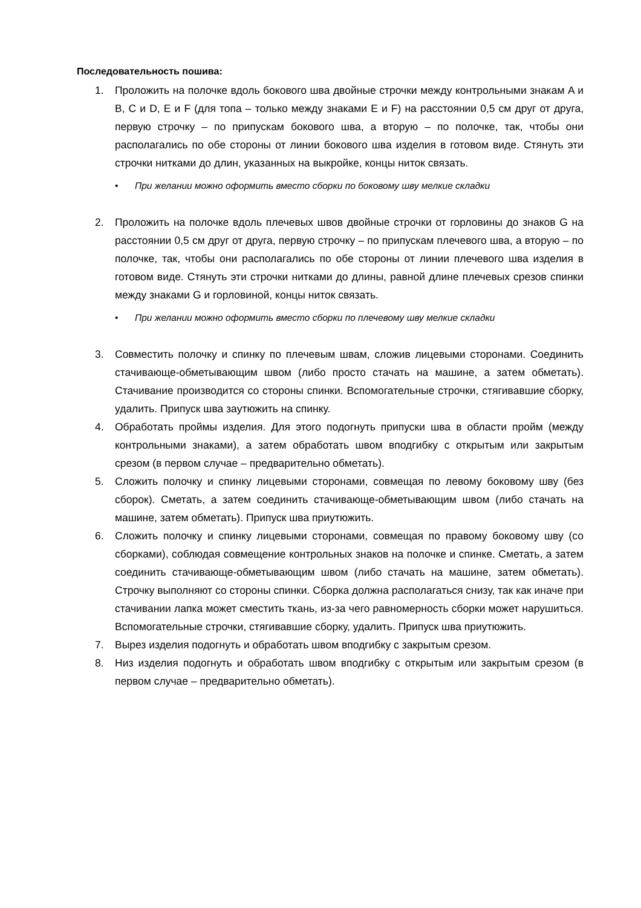Последовательность пошива:
1. Проложить на полочке вдоль бокового шва двойные строчки между контрольными знакам A и B, C и D, E и F (для топа – только между знаками E и F) на расстоянии 0,5 см друг от друга, первую строчку – по припускам бокового шва, а вторую – по полочке, так, чтобы они располагались по обе стороны от линии бокового шва изделия в готовом виде. Стянуть эти строчки нитками до длин, указанных на выкройке, концы ниток связать.
• При желании можно оформить вместо сборки по боковому шву мелкие складки
2. Проложить на полочке вдоль плечевых швов двойные строчки от горловины до знаков G на расстоянии 0,5 см друг от друга, первую строчку – по припускам плечевого шва, а вторую – по полочке, так, чтобы они располагались по обе стороны от линии плечевого шва изделия в готовом виде. Стянуть эти строчки нитками до длины, равной длине плечевых срезов спинки между знаками G и горловиной, концы ниток связать.
• При желании можно оформить вместо сборки по плечевому шву мелкие складки
3. Совместить полочку и спинку по плечевым швам, сложив лицевыми сторонами. Соединить стачивающе-обметывающим швом (либо просто стачать на машине, а затем обметать). Стачивание производится со стороны спинки. Вспомогательные строчки, стягивавшие сборку, удалить. Припуск шва заутюжить на спинку.
4. Обработать проймы изделия. Для этого подогнуть припуски шва в области пройм (между контрольными знаками), а затем обработать швом вподгибку с открытым или закрытым срезом (в первом случае – предварительно обметать).
5. Сложить полочку и спинку лицевыми сторонами, совмещая по левому боковому шву (без сборок). Сметать, а затем соединить стачивающе-обметывающим швом (либо стачать на машине, затем обметать). Припуск шва приутюжить.
6. Сложить полочку и спинку лицевыми сторонами, совмещая по правому боковому шву (со сборками), соблюдая совмещение контрольных знаков на полочке и спинке. Сметать, а затем соединить стачивающе-обметывающим швом (либо стачать на машине, затем обметать). Строчку выполняют со стороны спинки. Сборка должна располагаться снизу, так как иначе при стачивании лапка может сместить ткань, из-за чего равномерность сборки может нарушиться. Вспомогательные строчки, стягивавшие сборку, удалить. Припуск шва приутюжить.
7. Вырез изделия подогнуть и обработать швом вподгибку с закрытым срезом.
8. Низ изделия подогнуть и обработать швом вподгибку с открытым или закрытым срезом (в первом случае – предварительно обметать).